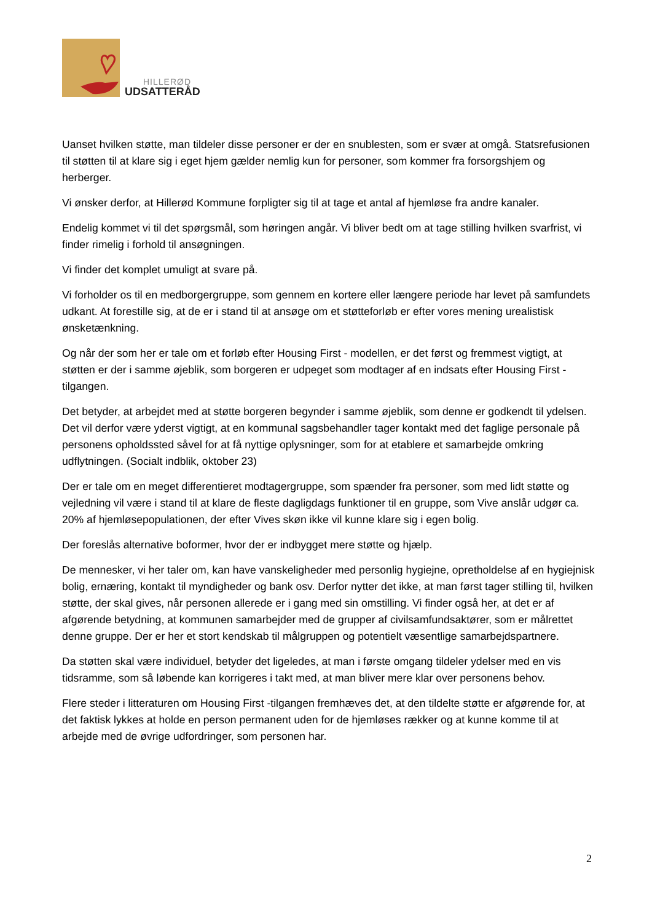HILLERØD
UDSATTERÅD
Uanset hvilken støtte, man tildeler disse personer er der en snublesten, som er svær at omgå. Statsrefusionen til støtten til at klare sig i eget hjem gælder nemlig kun for personer, som kommer fra forsorgshjem og herberger.
Vi ønsker derfor, at Hillerød Kommune forpligter sig til at tage et antal af hjemløse fra andre kanaler.
Endelig kommet vi til det spørgsmål, som høringen angår. Vi bliver bedt om at tage stilling hvilken svarfrist, vi finder rimelig i forhold til ansøgningen.
Vi finder det komplet umuligt at svare på.
Vi forholder os til en medborgergruppe, som gennem en kortere eller længere periode har levet på samfundets udkant. At forestille sig, at de er i stand til at ansøge om et støtteforløb er efter vores mening urealistisk ønsketænkning.
Og når der som her er tale om et forløb efter Housing First - modellen, er det først og fremmest vigtigt, at støtten er der i samme øjeblik, som borgeren er udpeget som modtager af en indsats efter Housing First -tilgangen.
Det betyder, at arbejdet med at støtte borgeren begynder i samme øjeblik, som denne er godkendt til ydelsen. Det vil derfor være yderst vigtigt, at en kommunal sagsbehandler tager kontakt med det faglige personale på personens opholdssted såvel for at få nyttige oplysninger, som for at etablere et samarbejde omkring udflytningen. (Socialt indblik, oktober 23)
Der er tale om en meget differentieret modtagergruppe, som spænder fra personer, som med lidt støtte og vejledning vil være i stand til at klare de fleste dagligdags funktioner til en gruppe, som Vive anslår udgør ca. 20% af hjemløsepopulationen, der efter Vives skøn ikke vil kunne klare sig i egen bolig.
Der foreslås alternative boformer, hvor der er indbygget mere støtte og hjælp.
De mennesker, vi her taler om, kan have vanskeligheder med personlig hygiejne, opretholdelse af en hygiejnisk bolig, ernæring, kontakt til myndigheder og bank osv. Derfor nytter det ikke, at man først tager stilling til, hvilken støtte, der skal gives, når personen allerede er i gang med sin omstilling. Vi finder også her, at det er af afgørende betydning, at kommunen samarbejder med de grupper af civilsamfundsaktører, som er målrettet denne gruppe. Der er her et stort kendskab til målgruppen og potentielt væsentlige samarbejdspartnere.
Da støtten skal være individuel, betyder det ligeledes, at man i første omgang tildeler ydelser med en vis tidsramme, som så løbende kan korrigeres i takt med, at man bliver mere klar over personens behov.
Flere steder i litteraturen om Housing First -tilgangen fremhæves det, at den tildelte støtte er afgørende for, at det faktisk lykkes at holde en person permanent uden for de hjemløses rækker og at kunne komme til at arbejde med de øvrige udfordringer, som personen har.
2